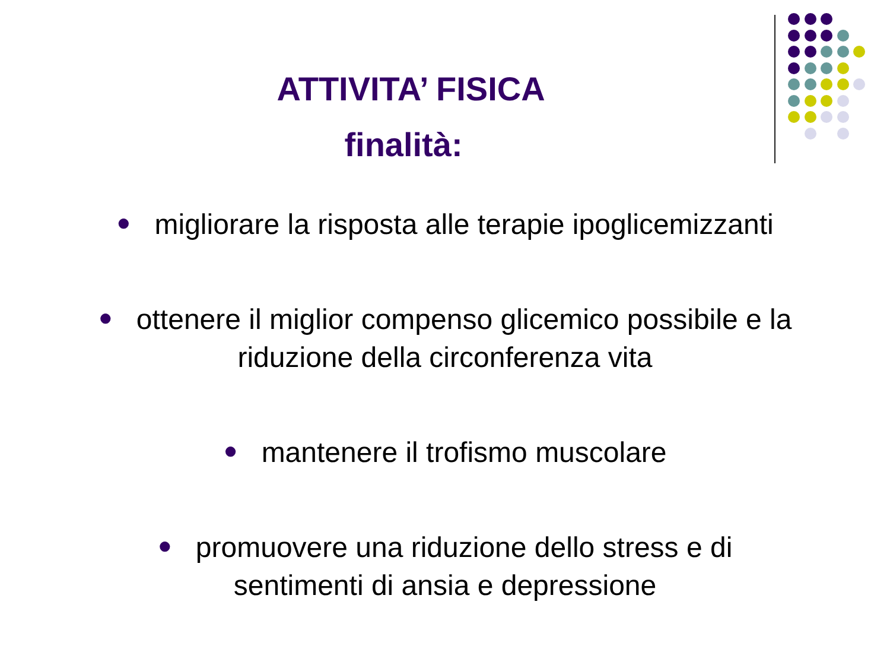ATTIVITA’ FISICA
finalità:
● migliorare la risposta alle terapie ipoglicemizzanti
● ottenere il miglior compenso glicemico possibile e la
riduzione della circonferenza vita
● mantenere il trofismo muscolare
● promuovere una riduzione dello stress e di
sentimenti di ansia e depressione